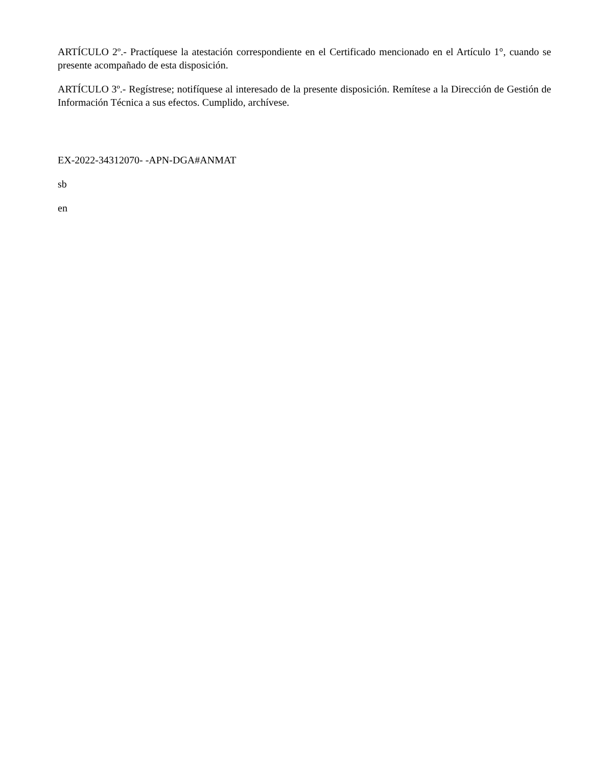ARTÍCULO 2º.- Practíquese la atestación correspondiente en el Certificado mencionado en el Artículo 1°, cuando se presente acompañado de esta disposición.
ARTÍCULO 3º.- Regístrese; notifíquese al interesado de la presente disposición. Remítese a la Dirección de Gestión de Información Técnica a sus efectos. Cumplido, archívese.
EX-2022-34312070- -APN-DGA#ANMAT
sb
en